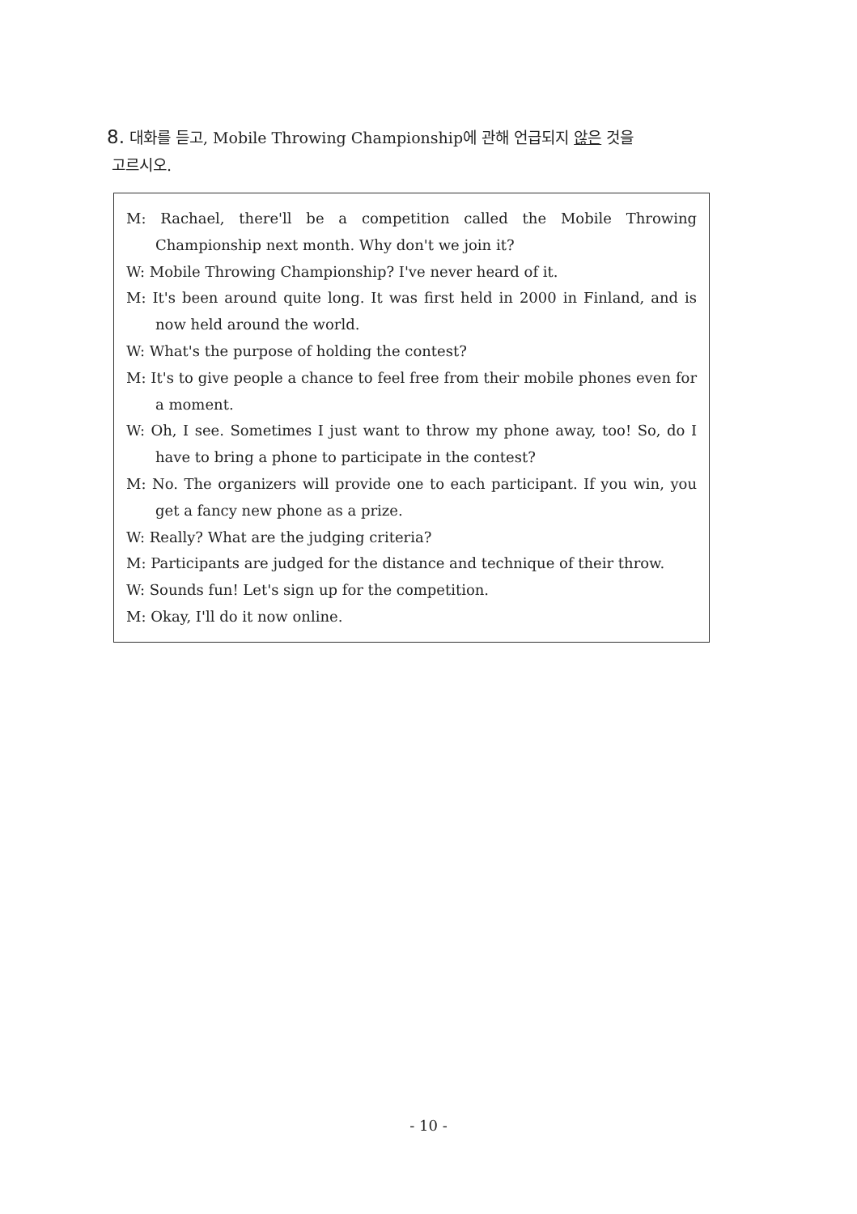8. 대화를 듣고, Mobile Throwing Championship에 관해 언급되지 않은 것을
고르시오.
M: Rachael, there'll be a competition called the Mobile Throwing Championship next month. Why don't we join it?
W: Mobile Throwing Championship? I've never heard of it.
M: It's been around quite long. It was first held in 2000 in Finland, and is now held around the world.
W: What's the purpose of holding the contest?
M: It's to give people a chance to feel free from their mobile phones even for a moment.
W: Oh, I see. Sometimes I just want to throw my phone away, too! So, do I have to bring a phone to participate in the contest?
M: No. The organizers will provide one to each participant. If you win, you get a fancy new phone as a prize.
W: Really? What are the judging criteria?
M: Participants are judged for the distance and technique of their throw.
W: Sounds fun! Let's sign up for the competition.
M: Okay, I'll do it now online.
- 10 -